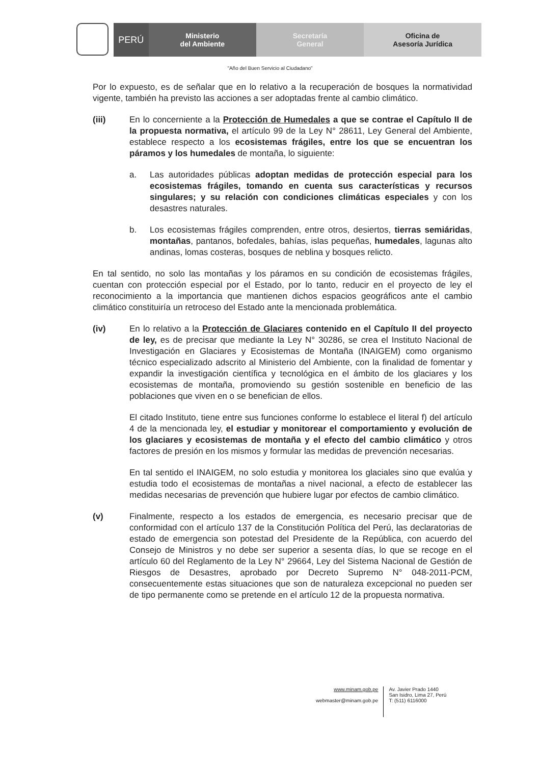PERÚ
Ministerio
del Ambiente
Secretaría
General
Oficina de
Asesoría Jurídica
"Año del Buen Servicio al Ciudadano"
Por lo expuesto, es de señalar que en lo relativo a la recuperación de bosques la normatividad vigente, también ha previsto las acciones a ser adoptadas frente al cambio climático.
(iii) En lo concerniente a la Protección de Humedales a que se contrae el Capítulo II de la propuesta normativa, el artículo 99 de la Ley N° 28611, Ley General del Ambiente, establece respecto a los ecosistemas frágiles, entre los que se encuentran los páramos y los humedales de montaña, lo siguiente:
a. Las autoridades públicas adoptan medidas de protección especial para los ecosistemas frágiles, tomando en cuenta sus características y recursos singulares; y su relación con condiciones climáticas especiales y con los desastres naturales.
b. Los ecosistemas frágiles comprenden, entre otros, desiertos, tierras semiáridas, montañas, pantanos, bofedales, bahías, islas pequeñas, humedales, lagunas alto andinas, lomas costeras, bosques de neblina y bosques relicto.
En tal sentido, no solo las montañas y los páramos en su condición de ecosistemas frágiles, cuentan con protección especial por el Estado, por lo tanto, reducir en el proyecto de ley el reconocimiento a la importancia que mantienen dichos espacios geográficos ante el cambio climático constituiría un retroceso del Estado ante la mencionada problemática.
(iv) En lo relativo a la Protección de Glaciares contenido en el Capítulo II del proyecto de ley, es de precisar que mediante la Ley N° 30286, se crea el Instituto Nacional de Investigación en Glaciares y Ecosistemas de Montaña (INAIGEM) como organismo técnico especializado adscrito al Ministerio del Ambiente, con la finalidad de fomentar y expandir la investigación científica y tecnológica en el ámbito de los glaciares y los ecosistemas de montaña, promoviendo su gestión sostenible en beneficio de las poblaciones que viven en o se benefician de ellos.
El citado Instituto, tiene entre sus funciones conforme lo establece el literal f) del artículo 4 de la mencionada ley, el estudiar y monitorear el comportamiento y evolución de los glaciares y ecosistemas de montaña y el efecto del cambio climático y otros factores de presión en los mismos y formular las medidas de prevención necesarias.
En tal sentido el INAIGEM, no solo estudia y monitorea los glaciales sino que evalúa y estudia todo el ecosistemas de montañas a nivel nacional, a efecto de establecer las medidas necesarias de prevención que hubiere lugar por efectos de cambio climático.
(v) Finalmente, respecto a los estados de emergencia, es necesario precisar que de conformidad con el artículo 137 de la Constitución Política del Perú, las declaratorias de estado de emergencia son potestad del Presidente de la República, con acuerdo del Consejo de Ministros y no debe ser superior a sesenta días, lo que se recoge en el artículo 60 del Reglamento de la Ley N° 29664, Ley del Sistema Nacional de Gestión de Riesgos de Desastres, aprobado por Decreto Supremo N° 048-2011-PCM, consecuentemente estas situaciones que son de naturaleza excepcional no pueden ser de tipo permanente como se pretende en el artículo 12 de la propuesta normativa.
www.minam.gob.pe
webmaster@minam.gob.pe
Av. Javier Prado 1440
San Isidro, Lima 27, Perú
T: (511) 6116000